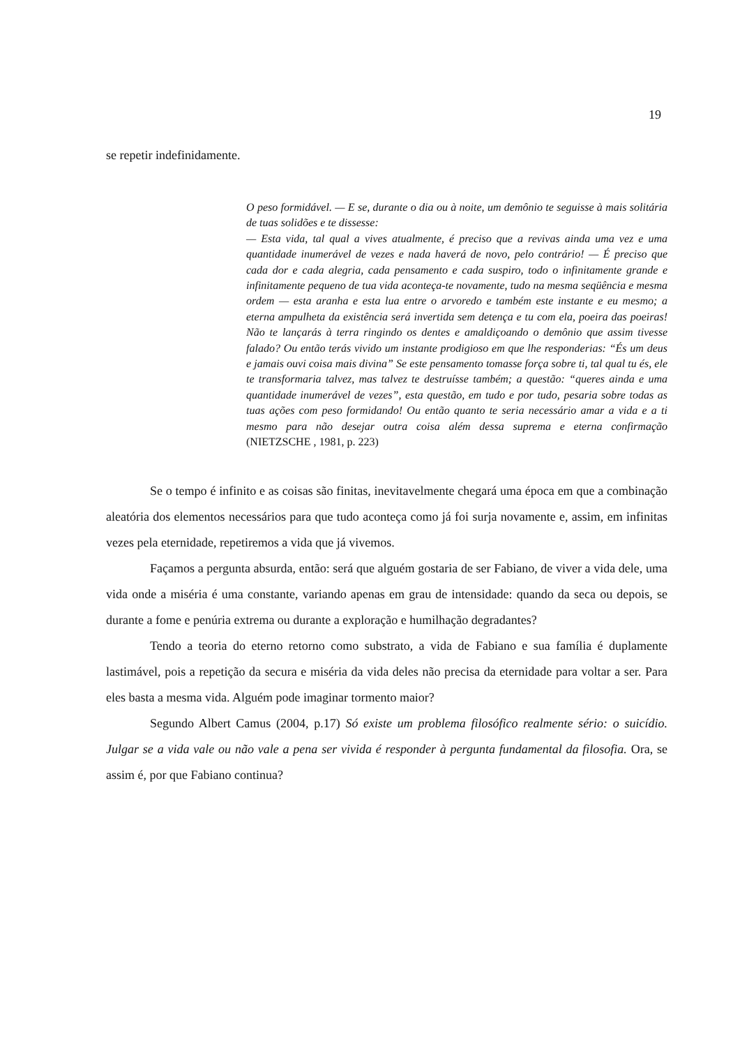19
se repetir indefinidamente.
O peso formidável. — E se, durante o dia ou à noite, um demônio te seguisse à mais solitária de tuas solidões e te dissesse:
— Esta vida, tal qual a vives atualmente, é preciso que a revivas ainda uma vez e uma quantidade inumerável de vezes e nada haverá de novo, pelo contrário! — É preciso que cada dor e cada alegria, cada pensamento e cada suspiro, todo o infinitamente grande e infinitamente pequeno de tua vida aconteça-te novamente, tudo na mesma seqüência e mesma ordem — esta aranha e esta lua entre o arvoredo e também este instante e eu mesmo; a eterna ampulheta da existência será invertida sem detença e tu com ela, poeira das poeiras! Não te lançarás à terra ringindo os dentes e amaldiçoando o demônio que assim tivesse falado? Ou então terás vivido um instante prodigioso em que lhe responderias: “És um deus e jamais ouvi coisa mais divina” Se este pensamento tomasse força sobre ti, tal qual tu és, ele te transformaria talvez, mas talvez te destruísse também; a questão: “queres ainda e uma quantidade inumerável de vezes”, esta questão, em tudo e por tudo, pesaria sobre todas as tuas ações com peso formidando! Ou então quanto te seria necessário amar a vida e a ti mesmo para não desejar outra coisa além dessa suprema e eterna confirmação (NIETZSCHE , 1981, p. 223)
Se o tempo é infinito e as coisas são finitas, inevitavelmente chegará uma época em que a combinação aleatória dos elementos necessários para que tudo aconteça como já foi surja novamente e, assim, em infinitas vezes pela eternidade, repetiremos a vida que já vivemos.
Façamos a pergunta absurda, então: será que alguém gostaria de ser Fabiano, de viver a vida dele, uma vida onde a miséria é uma constante, variando apenas em grau de intensidade: quando da seca ou depois, se durante a fome e penúria extrema ou durante a exploração e humilhação degradantes?
Tendo a teoria do eterno retorno como substrato, a vida de Fabiano e sua família é duplamente lastimável, pois a repetição da secura e miséria da vida deles não precisa da eternidade para voltar a ser. Para eles basta a mesma vida. Alguém pode imaginar tormento maior?
Segundo Albert Camus (2004, p.17) Só existe um problema filosófico realmente sério: o suicídio. Julgar se a vida vale ou não vale a pena ser vivida é responder à pergunta fundamental da filosofia. Ora, se assim é, por que Fabiano continua?